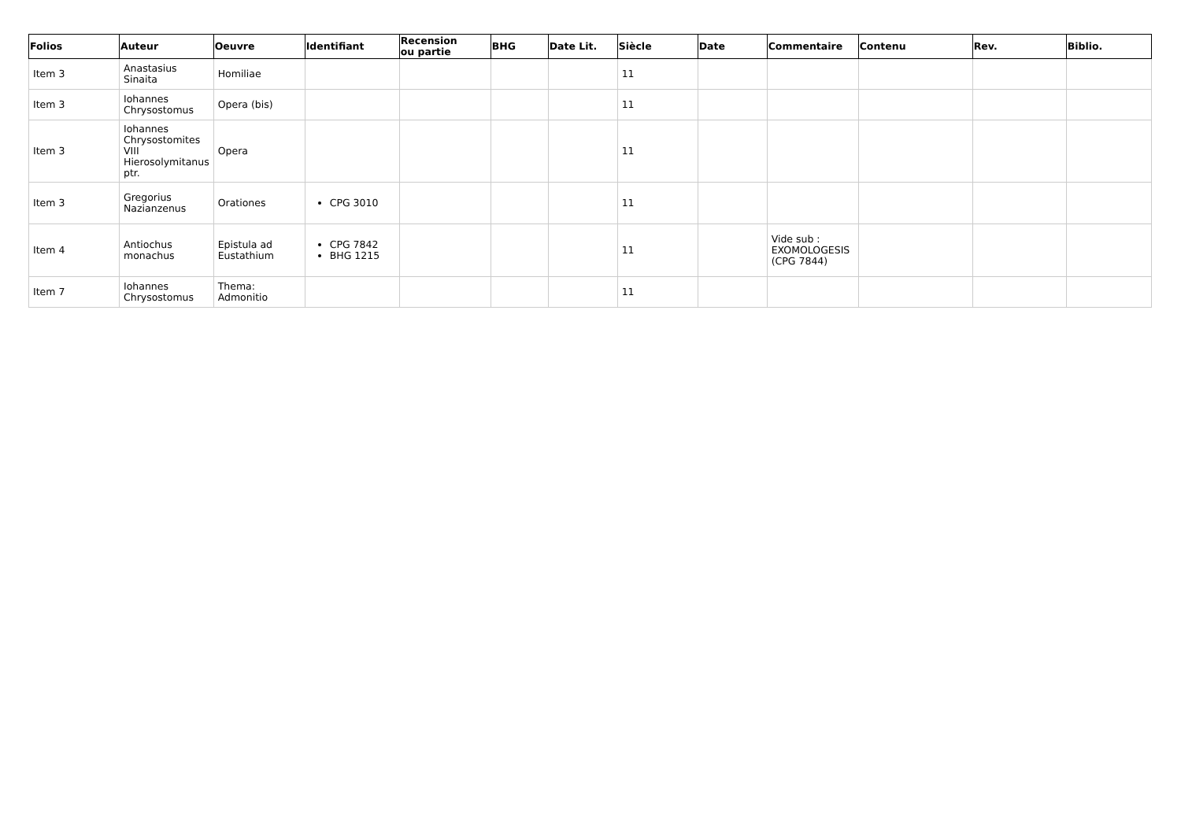| Folios | Auteur | Oeuvre | Identifiant | Recension ou partie | BHG | Date Lit. | Siècle | Date | Commentaire | Contenu | Rev. | Biblio. |
| --- | --- | --- | --- | --- | --- | --- | --- | --- | --- | --- | --- | --- |
| Item 3 | Anastasius Sinaita | Homiliae | | | | | 11 | | | | | |
| Item 3 | Iohannes Chrysostomus | Opera (bis) | | | | | 11 | | | | | |
| Item 3 | Iohannes Chrysostomites VIII Hierosolymitanus ptr. | Opera | | | | | 11 | | | | | |
| Item 3 | Gregorius Nazianzenus | Orationes | CPG 3010 | | | | 11 | | | | | |
| Item 4 | Antiochus monachus | Epistula ad Eustathium | CPG 7842 BHG 1215 | | | | 11 | | Vide sub : EXOMOLOGESIS (CPG 7844) | | | |
| Item 7 | Iohannes Chrysostomus | Thema: Admonitio | | | | | 11 | | | | | |